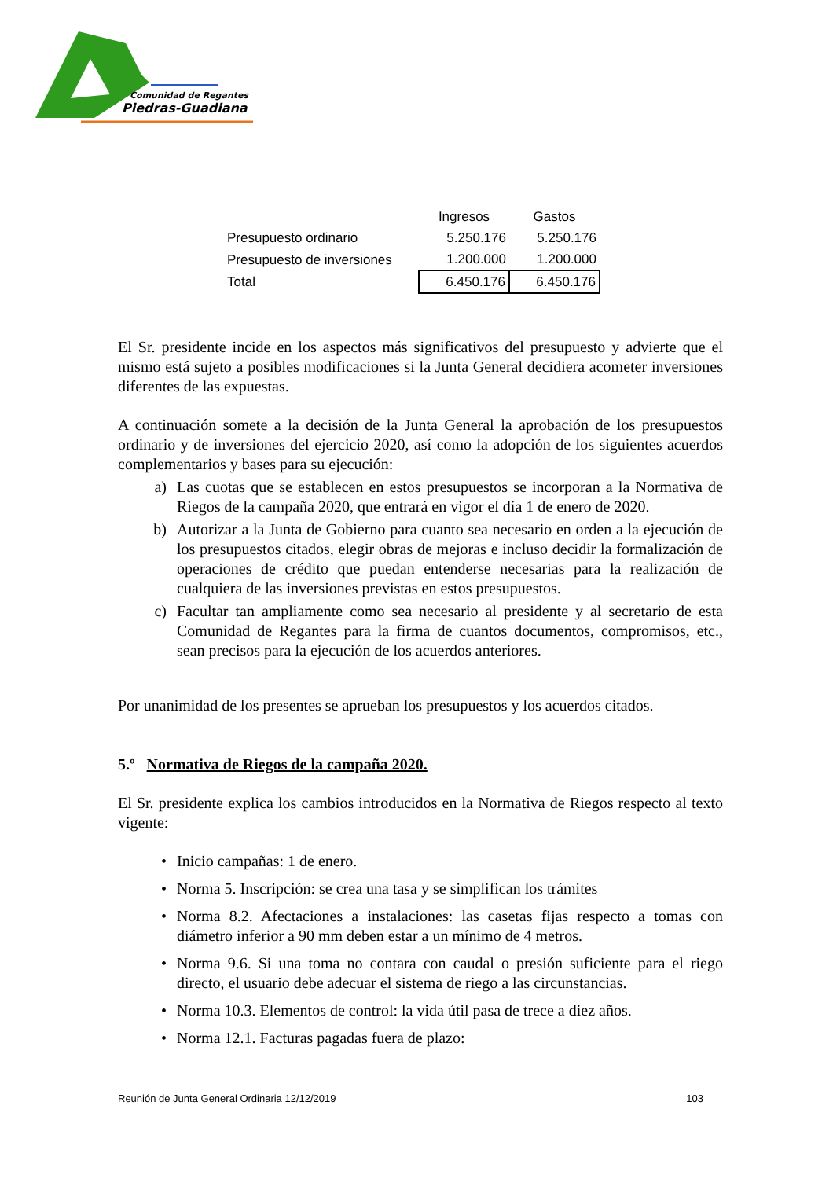Comunidad de Regantes
Piedras-Guadiana
| | Ingresos | Gastos |
| Presupuesto ordinario | 5.250.176 | 5.250.176 |
| Presupuesto de inversiones | 1.200.000 | 1.200.000 |
| Total | 6.450.176 | 6.450.176 |
El Sr. presidente incide en los aspectos más significativos del presupuesto y advierte que el mismo está sujeto a posibles modificaciones si la Junta General decidiera acometer inversiones diferentes de las expuestas.
A continuación somete a la decisión de la Junta General la aprobación de los presupuestos ordinario y de inversiones del ejercicio 2020, así como la adopción de los siguientes acuerdos complementarios y bases para su ejecución:
a) Las cuotas que se establecen en estos presupuestos se incorporan a la Normativa de Riegos de la campaña 2020, que entrará en vigor el día 1 de enero de 2020.
b) Autorizar a la Junta de Gobierno para cuanto sea necesario en orden a la ejecución de los presupuestos citados, elegir obras de mejoras e incluso decidir la formalización de operaciones de crédito que puedan entenderse necesarias para la realización de cualquiera de las inversiones previstas en estos presupuestos.
c) Facultar tan ampliamente como sea necesario al presidente y al secretario de esta Comunidad de Regantes para la firma de cuantos documentos, compromisos, etc., sean precisos para la ejecución de los acuerdos anteriores.
Por unanimidad de los presentes se aprueban los presupuestos y los acuerdos citados.
5.º Normativa de Riegos de la campaña 2020.
El Sr. presidente explica los cambios introducidos en la Normativa de Riegos respecto al texto vigente:
• Inicio campañas: 1 de enero.
• Norma 5. Inscripción: se crea una tasa y se simplifican los trámites
• Norma 8.2. Afectaciones a instalaciones: las casetas fijas respecto a tomas con diámetro inferior a 90 mm deben estar a un mínimo de 4 metros.
• Norma 9.6. Si una toma no contara con caudal o presión suficiente para el riego directo, el usuario debe adecuar el sistema de riego a las circunstancias.
• Norma 10.3. Elementos de control: la vida útil pasa de trece a diez años.
• Norma 12.1. Facturas pagadas fuera de plazo:
Reunión de Junta General Ordinaria 12/12/2019 103